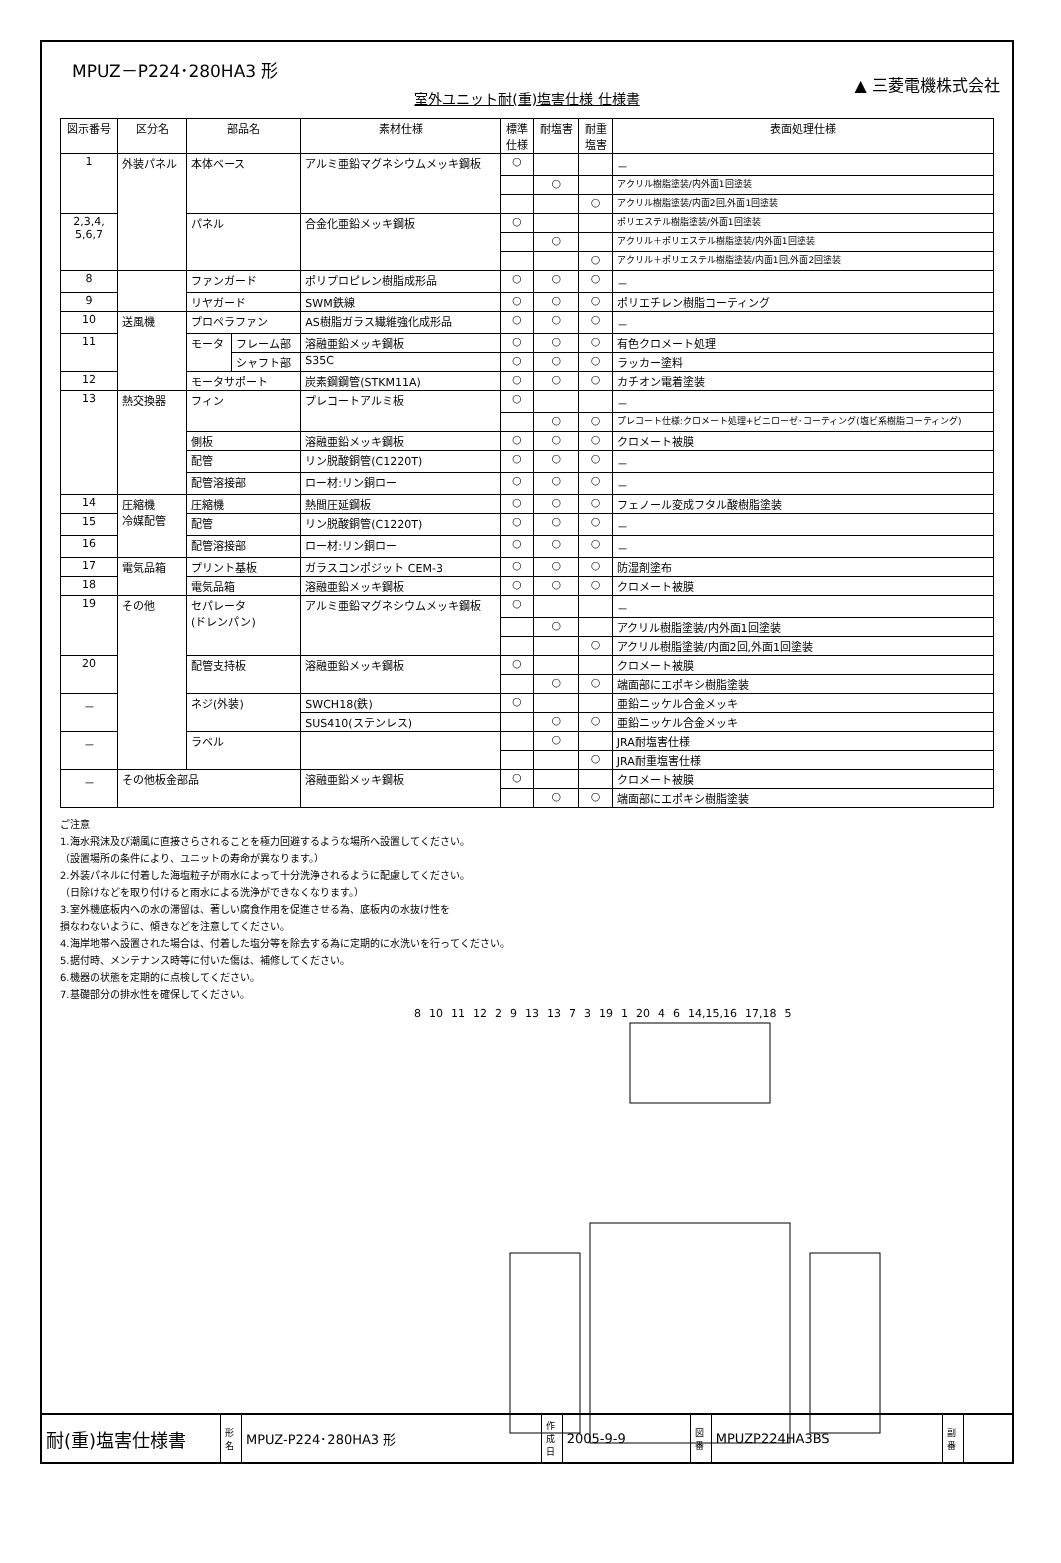MPUZ－P224･280HA3 形
▲ 三菱電機株式会社
室外ユニット耐(重)塩害仕様 仕様書
| 図示番号 | 区分名 | 部品名 | | 素材仕様 | 標準 仕様 | 耐塩害 | 耐重 塩害 | 表面処理仕様 |
| --- | --- | --- | --- | --- | --- | --- | --- | --- |
| 1 | 外装パネル | 本体ベース | | アルミ亜鉛マグネシウムメッキ鋼板 | ○ | | | － |
| | | | | | | ○ | | アクリル樹脂塗装/内外面1回塗装 |
| | | | | | | | ○ | アクリル樹脂塗装/内面2回,外面1回塗装 |
| 2,3,4, 5,6,7 | | パネル | | 合金化亜鉛メッキ鋼板 | ○ | | | ポリエステル樹脂塗装/外面1回塗装 |
| | | | | | | ○ | | アクリル＋ポリエステル樹脂塗装/内外面1回塗装 |
| | | | | | | | ○ | アクリル＋ポリエステル樹脂塗装/内面1回,外面2回塗装 |
| 8 | | ファンガード | | ポリプロピレン樹脂成形品 | ○ | ○ | ○ | － |
| 9 | | リヤガード | | SWM鉄線 | ○ | ○ | ○ | ポリエチレン樹脂コーティング |
| 10 | 送風機 | プロペラファン | | AS樹脂ガラス繊維強化成形品 | ○ | ○ | ○ | － |
| 11 | | モータ | フレーム部 | 溶融亜鉛メッキ鋼板 | ○ | ○ | ○ | 有色クロメート処理 |
| | | | シャフト部 | S35C | ○ | ○ | ○ | ラッカー塗料 |
| 12 | | モータサポート | | 炭素鋼鋼管(STKM11A) | ○ | ○ | ○ | カチオン電着塗装 |
| 13 | 熱交換器 | フィン | | プレコートアルミ板 | ○ | | | － |
| | | | | | | ○ | ○ | プレコート仕様:クロメート処理+ビニローゼ･コーティング(塩ビ系樹脂コーティング) |
| | | 側板 | | 溶融亜鉛メッキ鋼板 | ○ | ○ | ○ | クロメート被膜 |
| | | 配管 | | リン脱酸銅管(C1220T) | ○ | ○ | ○ | － |
| | | 配管溶接部 | | ロー材:リン銅ロー | ○ | ○ | ○ | － |
| 14 | 圧縮機 冷媒配管 | 圧縮機 | | 熱間圧延鋼板 | ○ | ○ | ○ | フェノール変成フタル酸樹脂塗装 |
| 15 | | 配管 | | リン脱酸銅管(C1220T) | ○ | ○ | ○ | － |
| 16 | | 配管溶接部 | | ロー材:リン銅ロー | ○ | ○ | ○ | － |
| 17 | 電気品箱 | プリント基板 | | ガラスコンポジット CEM-3 | ○ | ○ | ○ | 防湿剤塗布 |
| 18 | | 電気品箱 | | 溶融亜鉛メッキ鋼板 | ○ | ○ | ○ | クロメート被膜 |
| 19 | その他 | セパレータ (ドレンパン) | | アルミ亜鉛マグネシウムメッキ鋼板 | ○ | | | － |
| | | | | | | ○ | | アクリル樹脂塗装/内外面1回塗装 |
| | | | | | | | ○ | アクリル樹脂塗装/内面2回,外面1回塗装 |
| 20 | | 配管支持板 | | 溶融亜鉛メッキ鋼板 | ○ | | | クロメート被膜 |
| | | | | | | ○ | ○ | 端面部にエポキシ樹脂塗装 |
| － | | ネジ(外装) | | SWCH18(鉄) | ○ | | | 亜鉛ニッケル合金メッキ |
| | | | | SUS410(ステンレス) | | ○ | ○ | 亜鉛ニッケル合金メッキ |
| － | | ラベル | | | | ○ | | JRA耐塩害仕様 |
| | | | | | | | ○ | JRA耐重塩害仕様 |
| － | その他板金部品 | | | 溶融亜鉛メッキ鋼板 | ○ | | | クロメート被膜 |
| | | | | | | ○ | ○ | 端面部にエポキシ樹脂塗装 |
ご注意
1.海水飛沫及び潮風に直接さらされることを極力回避するような場所へ設置してください。
（設置場所の条件により、ユニットの寿命が異なります。）
2.外装パネルに付着した海塩粒子が雨水によって十分洗浄されるように配慮してください。
（日除けなどを取り付けると雨水による洗浄ができなくなります。）
3.室外機底板内への水の滞留は、著しい腐食作用を促進させる為、底板内の水抜け性を
損なわないように、傾きなどを注意してください。
4.海岸地帯へ設置された場合は、付着した塩分等を除去する為に定期的に水洗いを行ってください。
5.据付時、メンテナンス時等に付いた傷は、補修してください。
6.機器の状態を定期的に点検してください。
7.基礎部分の排水性を確保してください。
8 10 11 12 2 9 13 13 7 3 19 1 20 4 6 14,15,16 17,18 5
| 耐(重)塩害仕様書 | 形 名 | MPUZ-P224･280HA3 形 | 作 成 日 | 2005-9-9 | 図 番 | MPUZP224HA3BS | 副 番 | |